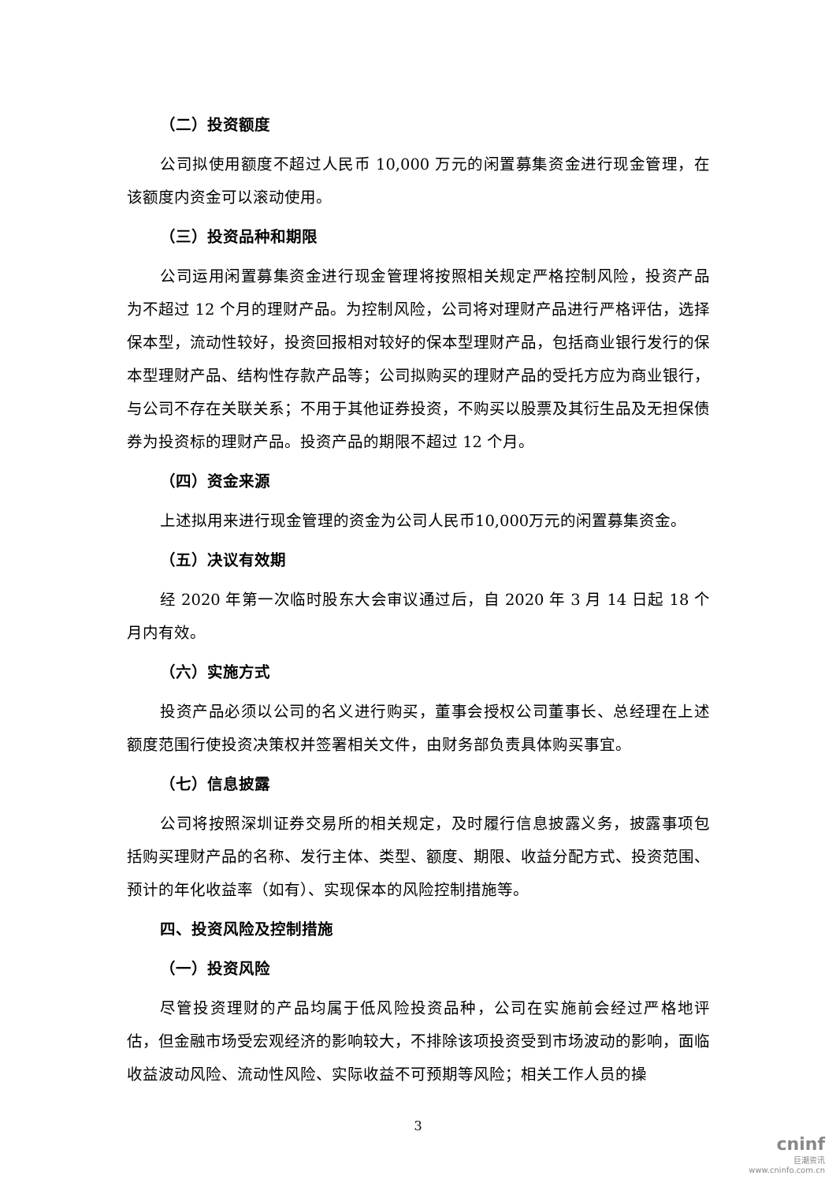（二）投资额度
公司拟使用额度不超过人民币 10,000 万元的闲置募集资金进行现金管理，在该额度内资金可以滚动使用。
（三）投资品种和期限
公司运用闲置募集资金进行现金管理将按照相关规定严格控制风险，投资产品为不超过 12 个月的理财产品。为控制风险，公司将对理财产品进行严格评估，选择保本型，流动性较好，投资回报相对较好的保本型理财产品，包括商业银行发行的保本型理财产品、结构性存款产品等；公司拟购买的理财产品的受托方应为商业银行，与公司不存在关联关系；不用于其他证券投资，不购买以股票及其衍生品及无担保债券为投资标的理财产品。投资产品的期限不超过 12 个月。
（四）资金来源
上述拟用来进行现金管理的资金为公司人民币10,000万元的闲置募集资金。
（五）决议有效期
经 2020 年第一次临时股东大会审议通过后，自 2020 年 3 月 14 日起 18 个月内有效。
（六）实施方式
投资产品必须以公司的名义进行购买，董事会授权公司董事长、总经理在上述额度范围行使投资决策权并签署相关文件，由财务部负责具体购买事宜。
（七）信息披露
公司将按照深圳证券交易所的相关规定，及时履行信息披露义务，披露事项包括购买理财产品的名称、发行主体、类型、额度、期限、收益分配方式、投资范围、预计的年化收益率（如有）、实现保本的风险控制措施等。
四、投资风险及控制措施
（一）投资风险
尽管投资理财的产品均属于低风险投资品种，公司在实施前会经过严格地评估，但金融市场受宏观经济的影响较大，不排除该项投资受到市场波动的影响，面临收益波动风险、流动性风险、实际收益不可预期等风险；相关工作人员的操
3
cninf
巨潮资讯
www.cninfo.com.cn